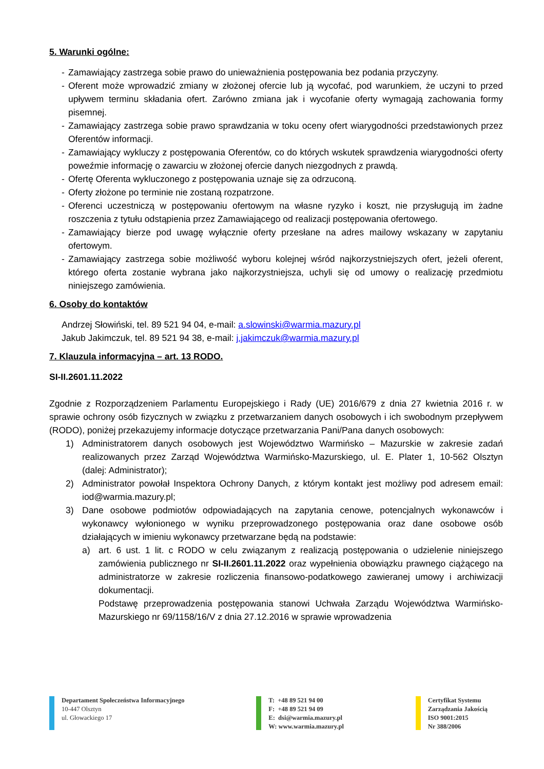5. Warunki ogólne:
- Zamawiający zastrzega sobie prawo do unieważnienia postępowania bez podania przyczyny.
- Oferent może wprowadzić zmiany w złożonej ofercie lub ją wycofać, pod warunkiem, że uczyni to przed upływem terminu składania ofert. Zarówno zmiana jak i wycofanie oferty wymagają zachowania formy pisemnej.
- Zamawiający zastrzega sobie prawo sprawdzania w toku oceny ofert wiarygodności przedstawionych przez Oferentów informacji.
- Zamawiający wykluczy z postępowania Oferentów, co do których wskutek sprawdzenia wiarygodności oferty poweźmie informację o zawarciu w złożonej ofercie danych niezgodnych z prawdą.
- Ofertę Oferenta wykluczonego z postępowania uznaje się za odrzuconą.
- Oferty złożone po terminie nie zostaną rozpatrzone.
- Oferenci uczestniczą w postępowaniu ofertowym na własne ryzyko i koszt, nie przysługują im żadne roszczenia z tytułu odstąpienia przez Zamawiającego od realizacji postępowania ofertowego.
- Zamawiający bierze pod uwagę wyłącznie oferty przesłane na adres mailowy wskazany w zapytaniu ofertowym.
- Zamawiający zastrzega sobie możliwość wyboru kolejnej wśród najkorzystniejszych ofert, jeżeli oferent, którego oferta zostanie wybrana jako najkorzystniejsza, uchyli się od umowy o realizację przedmiotu niniejszego zamówienia.
6. Osoby do kontaktów
Andrzej Słowiński, tel. 89 521 94 04, e-mail: a.slowinski@warmia.mazury.pl
Jakub Jakimczuk, tel. 89 521 94 38, e-mail: j.jakimczuk@warmia.mazury.pl
7. Klauzula informacyjna – art. 13 RODO.
SI-II.2601.11.2022
Zgodnie z Rozporządzeniem Parlamentu Europejskiego i Rady (UE) 2016/679 z dnia 27 kwietnia 2016 r. w sprawie ochrony osób fizycznych w związku z przetwarzaniem danych osobowych i ich swobodnym przepływem (RODO), poniżej przekazujemy informacje dotyczące przetwarzania Pani/Pana danych osobowych:
1) Administratorem danych osobowych jest Województwo Warmińsko – Mazurskie w zakresie zadań realizowanych przez Zarząd Województwa Warmińsko-Mazurskiego, ul. E. Plater 1, 10-562 Olsztyn (dalej: Administrator);
2) Administrator powołał Inspektora Ochrony Danych, z którym kontakt jest możliwy pod adresem email: iod@warmia.mazury.pl;
3) Dane osobowe podmiotów odpowiadających na zapytania cenowe, potencjalnych wykonawców i wykonawcy wyłonionego w wyniku przeprowadzonego postępowania oraz dane osobowe osób działających w imieniu wykonawcy przetwarzane będą na podstawie:
a) art. 6 ust. 1 lit. c RODO w celu związanym z realizacją postępowania o udzielenie niniejszego zamówienia publicznego nr SI-II.2601.11.2022 oraz wypełnienia obowiązku prawnego ciążącego na administratorze w zakresie rozliczenia finansowo-podatkowego zawieranej umowy i archiwizacji dokumentacji.
Podstawę przeprowadzenia postępowania stanowi Uchwała Zarządu Województwa Warmińsko-Mazurskiego nr 69/1158/16/V z dnia 27.12.2016 w sprawie wprowadzenia
Departament Społeczeństwa Informacyjnego
10-447 Olsztyn
ul. Głowackiego 17
T: +48 89 521 94 00
F: +48 89 521 94 09
E: dsi@warmia.mazury.pl
W: www.warmia.mazury.pl
Certyfikat Systemu
Zarządzania Jakością
ISO 9001:2015
Nr 388/2006